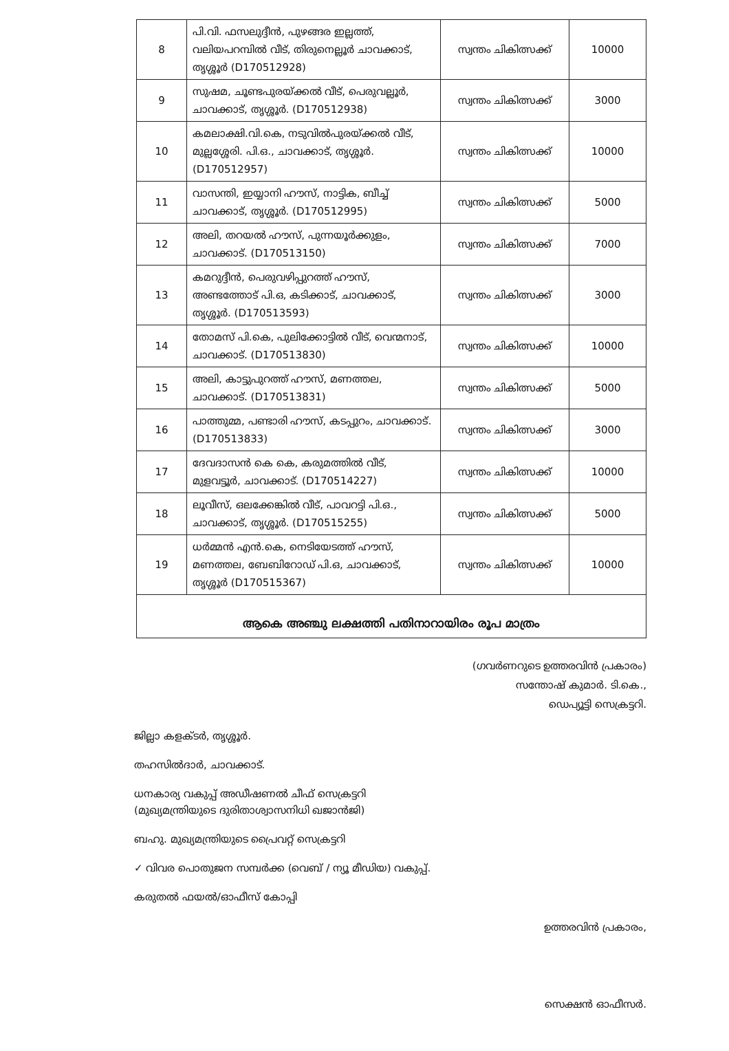| 8 | പി.വി. ഫസലുദ്ദീൻ, പുഴങ്ങര ഇല്ലത്ത്, വലിയപറമ്പിൽ വീട്, തിരുനെല്ലൂർ ചാവക്കാട്, തൃശ്ശൂർ (D170512928) | സ്വന്തം ചികിത്സക്ക് | 10000 |
| 9 | സുഷമ, ചൂണ്ടപുരയ്ക്കൽ വീട്, പെരുവല്ലൂർ, ചാവക്കാട്, തൃശ്ശൂർ. (D170512938) | സ്വന്തം ചികിത്സക്ക് | 3000 |
| 10 | കമലാക്ഷി.വി.കെ, നടുവിൽപുരയ്ക്കൽ വീട്, മുല്ലശ്ശേരി. പി.ഒ., ചാവക്കാട്, തൃശ്ശൂർ. (D170512957) | സ്വന്തം ചികിത്സക്ക് | 10000 |
| 11 | വാസന്തി, ഇയ്യാനി ഹൗസ്, നാട്ടിക, ബീച്ച് ചാവക്കാട്, തൃശ്ശൂർ. (D170512995) | സ്വന്തം ചികിത്സക്ക് | 5000 |
| 12 | അലി, തറയൽ ഹൗസ്, പുന്നയൂർക്കുളം, ചാവക്കാട്. (D170513150) | സ്വന്തം ചികിത്സക്ക് | 7000 |
| 13 | കമറുദ്ദീൻ, പെരുവഴിപ്പുറത്ത് ഹൗസ്, അണ്ടത്തോട് പി.ഒ, കടിക്കാട്, ചാവക്കാട്, തൃശ്ശൂർ. (D170513593) | സ്വന്തം ചികിത്സക്ക് | 3000 |
| 14 | തോമസ് പി.കെ, പുലിക്കോട്ടിൽ വീട്, വെന്മനാട്, ചാവക്കാട്. (D170513830) | സ്വന്തം ചികിത്സക്ക് | 10000 |
| 15 | അലി, കാട്ടുപുറത്ത് ഹൗസ്, മണത്തല, ചാവക്കാട്. (D170513831) | സ്വന്തം ചികിത്സക്ക് | 5000 |
| 16 | പാത്തുമ്മ, പണ്ടാരി ഹൗസ്, കടപ്പുറം, ചാവക്കാട്. (D170513833) | സ്വന്തം ചികിത്സക്ക് | 3000 |
| 17 | ദേവദാസൻ കെ കെ, കരുമത്തിൽ വീട്, മുളവട്ടൂർ, ചാവക്കാട്. (D170514227) | സ്വന്തം ചികിത്സക്ക് | 10000 |
| 18 | ലൂവീസ്, ഒലക്കേങ്കിൽ വീട്, പാവറട്ടി പി.ഒ., ചാവക്കാട്, തൃശ്ശൂർ. (D170515255) | സ്വന്തം ചികിത്സക്ക് | 5000 |
| 19 | ധർമ്മൻ എൻ.കെ, നെടിയേടത്ത് ഹൗസ്, മണത്തല, ബേബിറോഡ് പി.ഒ, ചാവക്കാട്, തൃശ്ശൂർ (D170515367) | സ്വന്തം ചികിത്സക്ക് | 10000 |
| ആകെ അഞ്ചു ലക്ഷത്തി പതിനാറായിരം രൂപ മാത്രം | | | |
(ഗവർണറുടെ ഉത്തരവിൻ പ്രകാരം)
സന്തോഷ് കുമാർ. ടി.കെ.,
ഡെപ്യൂട്ടി സെക്രട്ടറി.
ജില്ലാ കളക്ടർ, തൃശ്ശൂർ.
തഹസിൽദാർ, ചാവക്കാട്.
ധനകാര്യ വകുപ്പ് അഡീഷണൽ ചീഫ് സെക്രട്ടറി
(മുഖ്യമന്ത്രിയുടെ ദുരിതാശ്വാസനിധി ഖജാൻജി)
ബഹു. മുഖ്യമന്ത്രിയുടെ പ്രൈവറ്റ് സെക്രട്ടറി
✓ വിവര പൊതുജന സമ്പർക്ക (വെബ് / ന്യൂ മീഡിയ) വകുപ്പ്.
കരുതൽ ഫയൽ/ഓഫീസ് കോപ്പി
ഉത്തരവിൻ പ്രകാരം,
സെക്ഷൻ ഓഫീസർ.